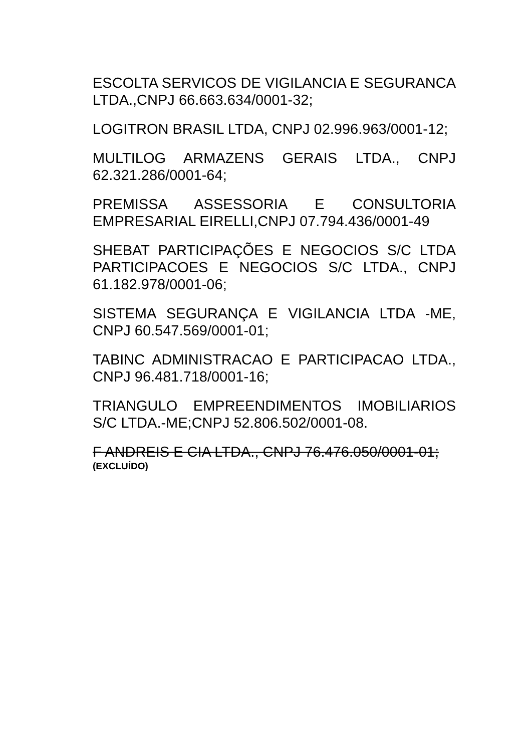ESCOLTA SERVICOS DE VIGILANCIA E SEGURANCA LTDA.,CNPJ 66.663.634/0001-32;
LOGITRON BRASIL LTDA, CNPJ 02.996.963/0001-12;
MULTILOG ARMAZENS GERAIS LTDA., CNPJ 62.321.286/0001-64;
PREMISSA ASSESSORIA E CONSULTORIA EMPRESARIAL EIRELLI,CNPJ 07.794.436/0001-49
SHEBAT PARTICIPAÇÕES E NEGOCIOS S/C LTDA PARTICIPACOES E NEGOCIOS S/C LTDA., CNPJ 61.182.978/0001-06;
SISTEMA SEGURANÇA E VIGILANCIA LTDA -ME, CNPJ 60.547.569/0001-01;
TABINC ADMINISTRACAO E PARTICIPACAO LTDA., CNPJ 96.481.718/0001-16;
TRIANGULO EMPREENDIMENTOS IMOBILIARIOS S/C LTDA.-ME;CNPJ 52.806.502/0001-08.
F ANDREIS E CIA LTDA., CNPJ 76.476.050/0001-01;
(EXCLUÍDO)